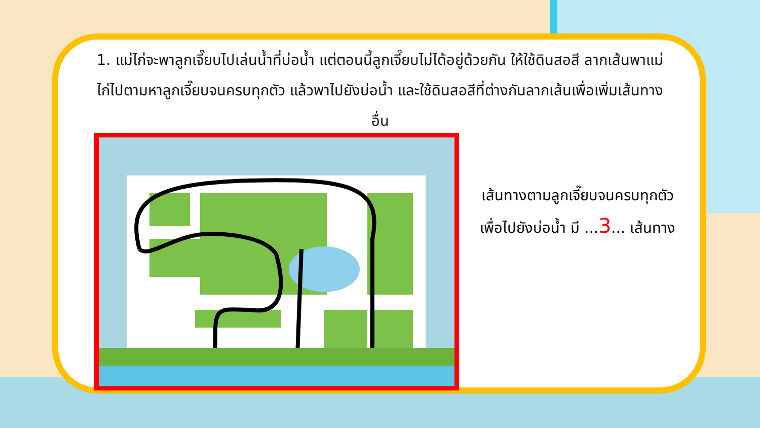1. แม่ไก่จะพาลูกเจี๊ยบไปเล่นน้ำที่บ่อน้ำ แต่ตอนนี้ลูกเจี๊ยบไม่ได้อยู่ด้วยกัน ให้ใช้ดินสอสี ลากเส้นพาแม่ไก่ไปตามหาลูกเจี๊ยบจนครบทุกตัว แล้วพาไปยังบ่อน้ำ และใช้ดินสอสีที่ต่างกันลากเส้นเพื่อเพิ่มเส้นทางอื่น
เส้นทางตามลูกเจี๊ยบจนครบทุกตัว
เพื่อไปยังบ่อน้ำ มี ...3... เส้นทาง